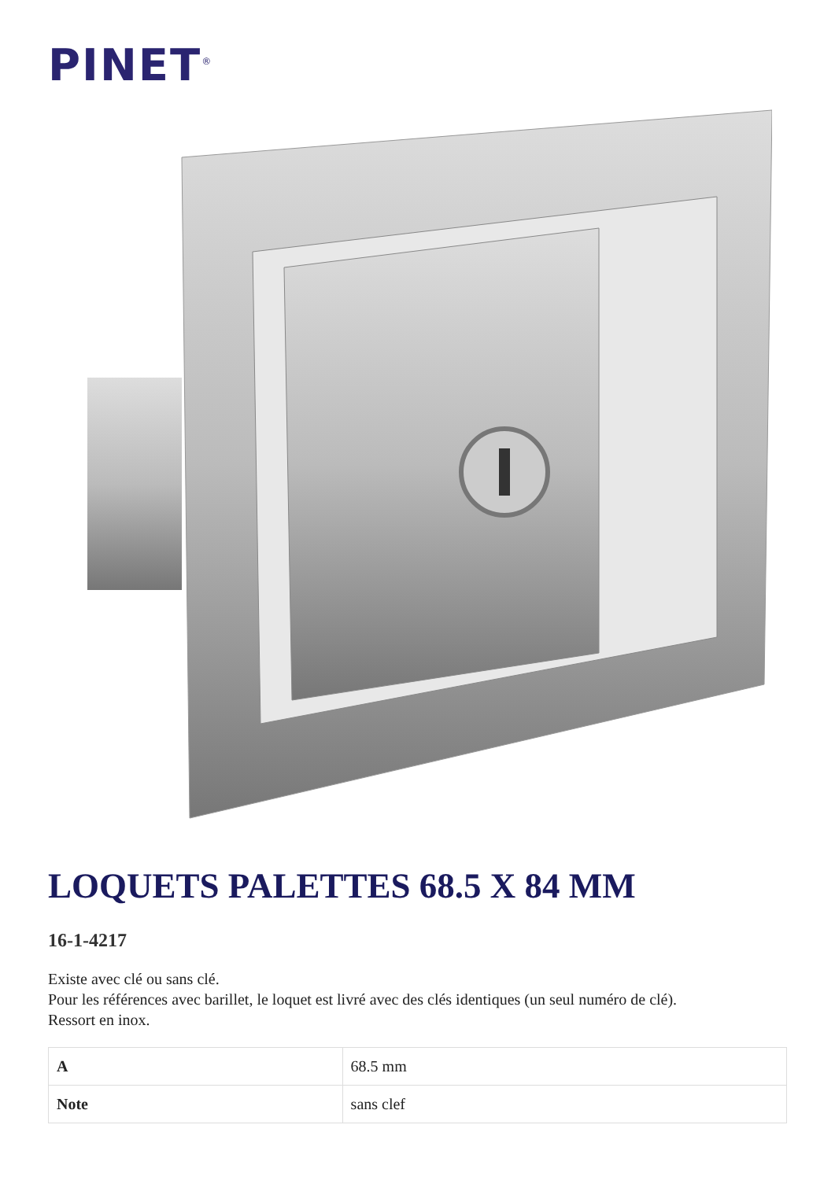PINET<sup>®</sup>
LOQUETS PALETTES 68.5 X 84 MM
16-1-4217
Existe avec clé ou sans clé.
Pour les références avec barillet, le loquet est livré avec des clés identiques (un seul numéro de clé).
Ressort en inox.
| A | 68.5 mm |
| Note | sans clef |